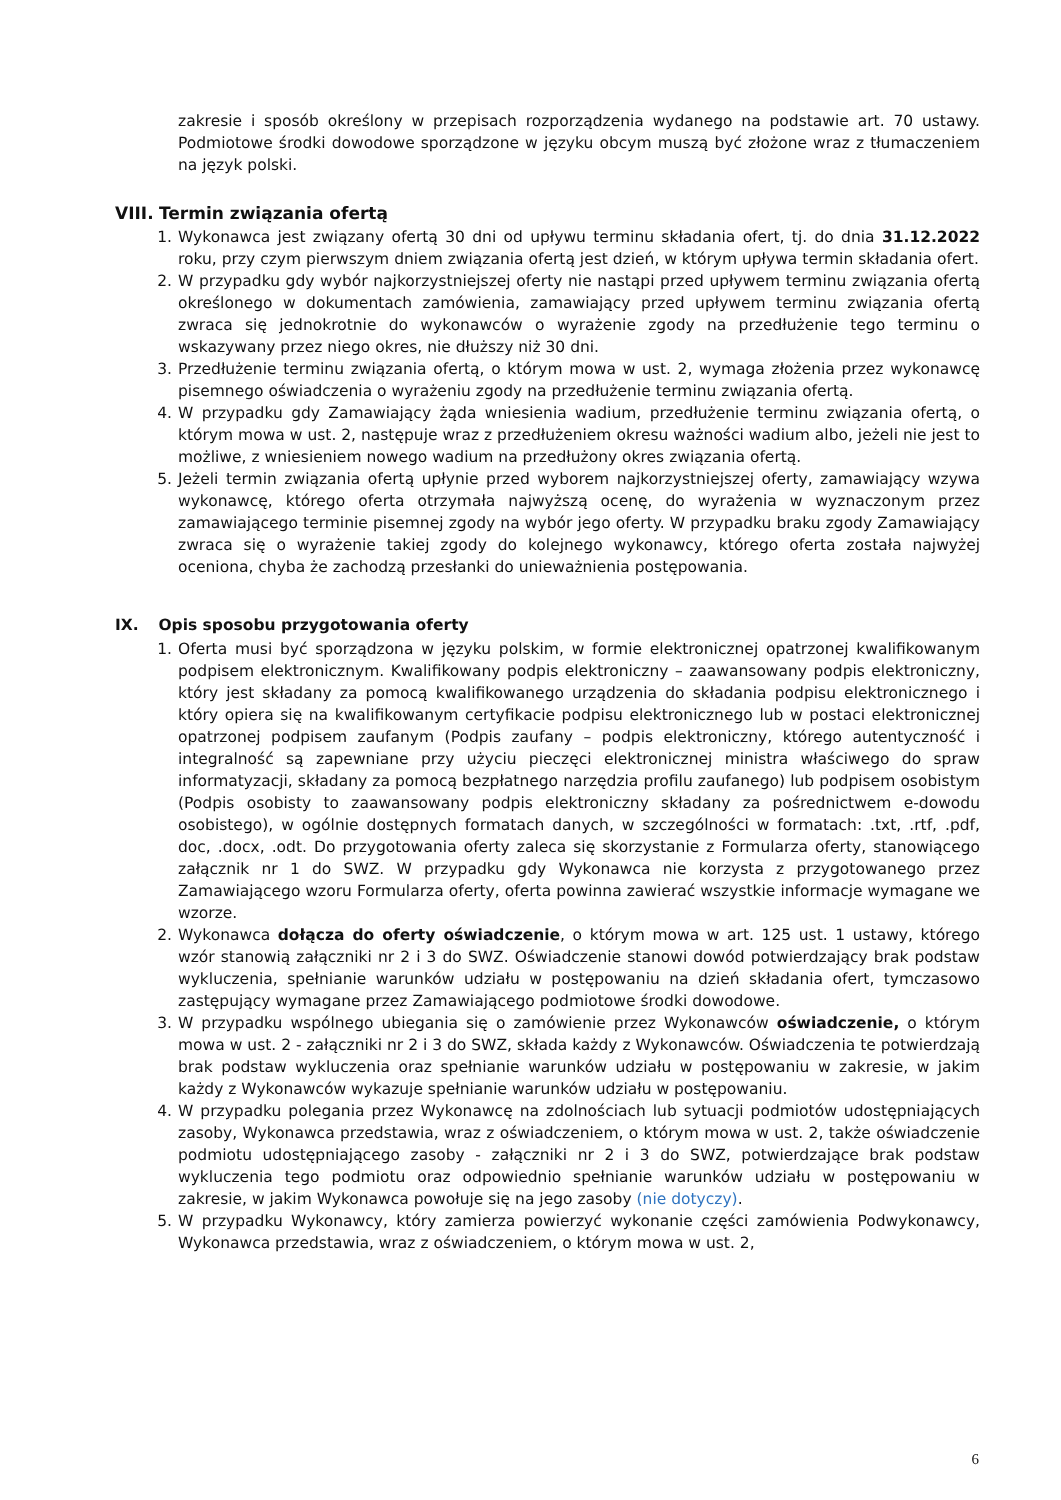zakresie i sposób określony w przepisach rozporządzenia wydanego na podstawie art. 70 ustawy. Podmiotowe środki dowodowe sporządzone w języku obcym muszą być złożone wraz z tłumaczeniem na język polski.
VIII. Termin związania ofertą
1. Wykonawca jest związany ofertą 30 dni od upływu terminu składania ofert, tj. do dnia 31.12.2022 roku, przy czym pierwszym dniem związania ofertą jest dzień, w którym upływa termin składania ofert.
2. W przypadku gdy wybór najkorzystniejszej oferty nie nastąpi przed upływem terminu związania ofertą określonego w dokumentach zamówienia, zamawiający przed upływem terminu związania ofertą zwraca się jednokrotnie do wykonawców o wyrażenie zgody na przedłużenie tego terminu o wskazywany przez niego okres, nie dłuższy niż 30 dni.
3. Przedłużenie terminu związania ofertą, o którym mowa w ust. 2, wymaga złożenia przez wykonawcę pisemnego oświadczenia o wyrażeniu zgody na przedłużenie terminu związania ofertą.
4. W przypadku gdy Zamawiający żąda wniesienia wadium, przedłużenie terminu związania ofertą, o którym mowa w ust. 2, następuje wraz z przedłużeniem okresu ważności wadium albo, jeżeli nie jest to możliwe, z wniesieniem nowego wadium na przedłużony okres związania ofertą.
5. Jeżeli termin związania ofertą upłynie przed wyborem najkorzystniejszej oferty, zamawiający wzywa wykonawcę, którego oferta otrzymała najwyższą ocenę, do wyrażenia w wyznaczonym przez zamawiającego terminie pisemnej zgody na wybór jego oferty. W przypadku braku zgody Zamawiający zwraca się o wyrażenie takiej zgody do kolejnego wykonawcy, którego oferta została najwyżej oceniona, chyba że zachodzą przesłanki do unieważnienia postępowania.
IX. Opis sposobu przygotowania oferty
1. Oferta musi być sporządzona w języku polskim, w formie elektronicznej opatrzonej kwalifikowanym podpisem elektronicznym. Kwalifikowany podpis elektroniczny – zaawansowany podpis elektroniczny, który jest składany za pomocą kwalifikowanego urządzenia do składania podpisu elektronicznego i który opiera się na kwalifikowanym certyfikacie podpisu elektronicznego lub w postaci elektronicznej opatrzonej podpisem zaufanym (Podpis zaufany – podpis elektroniczny, którego autentyczność i integralność są zapewniane przy użyciu pieczęci elektronicznej ministra właściwego do spraw informatyzacji, składany za pomocą bezpłatnego narzędzia profilu zaufanego) lub podpisem osobistym (Podpis osobisty to zaawansowany podpis elektroniczny składany za pośrednictwem e-dowodu osobistego), w ogólnie dostępnych formatach danych, w szczególności w formatach: .txt, .rtf, .pdf, doc, .docx, .odt. Do przygotowania oferty zaleca się skorzystanie z Formularza oferty, stanowiącego załącznik nr 1 do SWZ. W przypadku gdy Wykonawca nie korzysta z przygotowanego przez Zamawiającego wzoru Formularza oferty, oferta powinna zawierać wszystkie informacje wymagane we wzorze.
2. Wykonawca dołącza do oferty oświadczenie, o którym mowa w art. 125 ust. 1 ustawy, którego wzór stanowią załączniki nr 2 i 3 do SWZ. Oświadczenie stanowi dowód potwierdzający brak podstaw wykluczenia, spełnianie warunków udziału w postępowaniu na dzień składania ofert, tymczasowo zastępujący wymagane przez Zamawiającego podmiotowe środki dowodowe.
3. W przypadku wspólnego ubiegania się o zamówienie przez Wykonawców oświadczenie, o którym mowa w ust. 2 - załączniki nr 2 i 3 do SWZ, składa każdy z Wykonawców. Oświadczenia te potwierdzają brak podstaw wykluczenia oraz spełnianie warunków udziału w postępowaniu w zakresie, w jakim każdy z Wykonawców wykazuje spełnianie warunków udziału w postępowaniu.
4. W przypadku polegania przez Wykonawcę na zdolnościach lub sytuacji podmiotów udostępniających zasoby, Wykonawca przedstawia, wraz z oświadczeniem, o którym mowa w ust. 2, także oświadczenie podmiotu udostępniającego zasoby - załączniki nr 2 i 3 do SWZ, potwierdzające brak podstaw wykluczenia tego podmiotu oraz odpowiednio spełnianie warunków udziału w postępowaniu w zakresie, w jakim Wykonawca powołuje się na jego zasoby (nie dotyczy).
5. W przypadku Wykonawcy, który zamierza powierzyć wykonanie części zamówienia Podwykonawcy, Wykonawca przedstawia, wraz z oświadczeniem, o którym mowa w ust. 2,
6